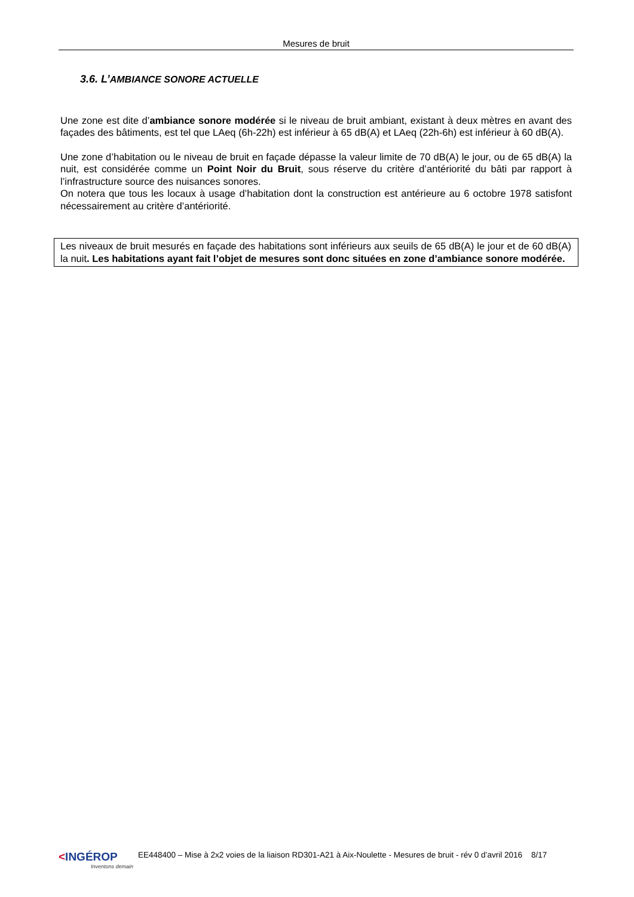Mesures de bruit
3.6. L’AMBIANCE SONORE ACTUELLE
Une zone est dite d’ambiance sonore modérée si le niveau de bruit ambiant, existant à deux mètres en avant des façades des bâtiments, est tel que LAeq (6h-22h) est inférieur à 65 dB(A) et LAeq (22h-6h) est inférieur à 60 dB(A).
Une zone d’habitation ou le niveau de bruit en façade dépasse la valeur limite de 70 dB(A) le jour, ou de 65 dB(A) la nuit, est considérée comme un Point Noir du Bruit, sous réserve du critère d’antériorité du bâti par rapport à l’infrastructure source des nuisances sonores.
On notera que tous les locaux à usage d’habitation dont la construction est antérieure au 6 octobre 1978 satisfont nécessairement au critère d’antériorité.
Les niveaux de bruit mesurés en façade des habitations sont inférieurs aux seuils de 65 dB(A) le jour et de 60 dB(A) la nuit. Les habitations ayant fait l’objet de mesures sont donc situées en zone d’ambiance sonore modérée.
<INGÉROP
Inventons demain
EE448400 – Mise à 2x2 voies de la liaison RD301-A21 à Aix-Noulette - Mesures de bruit - rév 0 d’avril 2016 8/17